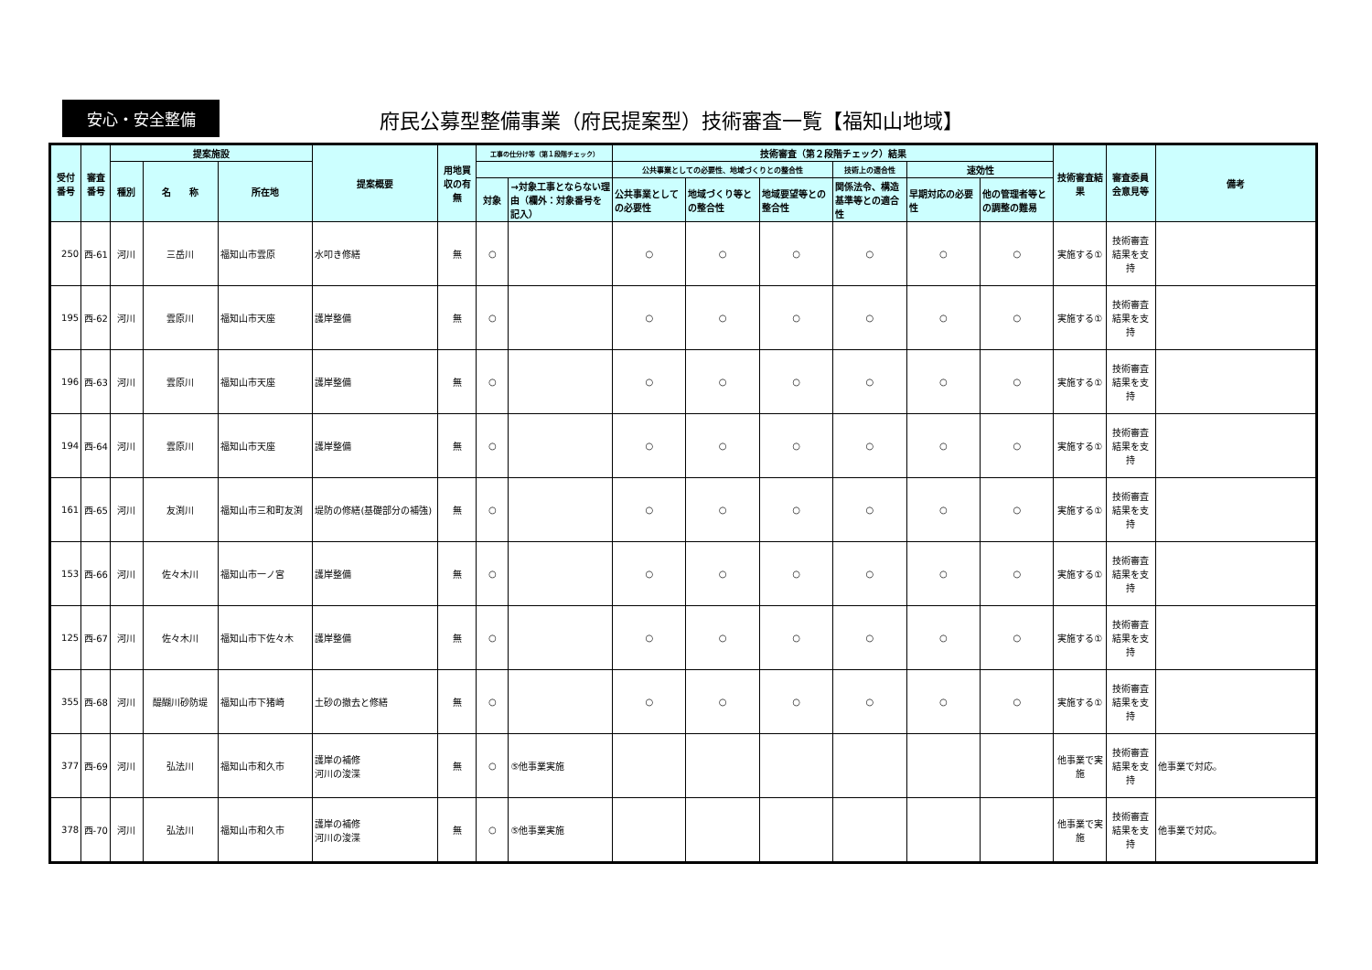安心・安全整備
府民公募型整備事業（府民提案型）技術審査一覧【福知山地域】
| 受付番号 | 審査番号 | 提案施設 | | | 提案概要 | 用地買収の有無 | 工事の仕分け等（第１段階チェック） | | 技術審査（第２段階チェック）結果 | | | | | | 技術審査結果 | 審査委員会意見等 | 備考 |
| --- | --- | --- | --- | --- | --- | --- | --- | --- | --- | --- | --- | --- | --- | --- | --- | --- | --- |
| | | 種別 | 名 称 | 所在地 | | | | | 公共事業としての必要性、地域づくりとの整合性 | | | 技術上の適合性 | 速効性 | | | | |
| | | | | | | | 対象 | →対象工事とならない理由（欄外：対象番号を記入） | 公共事業としての必要性 | 地域づくり等との整合性 | 地域要望等との整合性 | 関係法令、構造基準等との適合性 | 早期対応の必要性 | 他の管理者等との調整の難易 | | | |
| 250 | 西-61 | 河川 | 三岳川 | 福知山市雲原 | 水叩き修繕 | 無 | ○ | | ○ | ○ | ○ | ○ | ○ | ○ | 実施する① | 技術審査結果を支持 | |
| 195 | 西-62 | 河川 | 雲原川 | 福知山市天座 | 護岸整備 | 無 | ○ | | ○ | ○ | ○ | ○ | ○ | ○ | 実施する① | 技術審査結果を支持 | |
| 196 | 西-63 | 河川 | 雲原川 | 福知山市天座 | 護岸整備 | 無 | ○ | | ○ | ○ | ○ | ○ | ○ | ○ | 実施する① | 技術審査結果を支持 | |
| 194 | 西-64 | 河川 | 雲原川 | 福知山市天座 | 護岸整備 | 無 | ○ | | ○ | ○ | ○ | ○ | ○ | ○ | 実施する① | 技術審査結果を支持 | |
| 161 | 西-65 | 河川 | 友渕川 | 福知山市三和町友渕 | 堤防の修繕(基礎部分の補強) | 無 | ○ | | ○ | ○ | ○ | ○ | ○ | ○ | 実施する① | 技術審査結果を支持 | |
| 153 | 西-66 | 河川 | 佐々木川 | 福知山市一ノ宮 | 護岸整備 | 無 | ○ | | ○ | ○ | ○ | ○ | ○ | ○ | 実施する① | 技術審査結果を支持 | |
| 125 | 西-67 | 河川 | 佐々木川 | 福知山市下佐々木 | 護岸整備 | 無 | ○ | | ○ | ○ | ○ | ○ | ○ | ○ | 実施する① | 技術審査結果を支持 | |
| 355 | 西-68 | 河川 | 醍醐川砂防堤 | 福知山市下猪崎 | 土砂の撤去と修繕 | 無 | ○ | | ○ | ○ | ○ | ○ | ○ | ○ | 実施する① | 技術審査結果を支持 | |
| 377 | 西-69 | 河川 | 弘法川 | 福知山市和久市 | 護岸の補修 河川の浚渫 | 無 | ○ | ⑤他事業実施 | | | | | | | 他事業で実施 | 技術審査結果を支持 | 他事業で対応。 |
| 378 | 西-70 | 河川 | 弘法川 | 福知山市和久市 | 護岸の補修 河川の浚渫 | 無 | ○ | ⑤他事業実施 | | | | | | | 他事業で実施 | 技術審査結果を支持 | 他事業で対応。 |